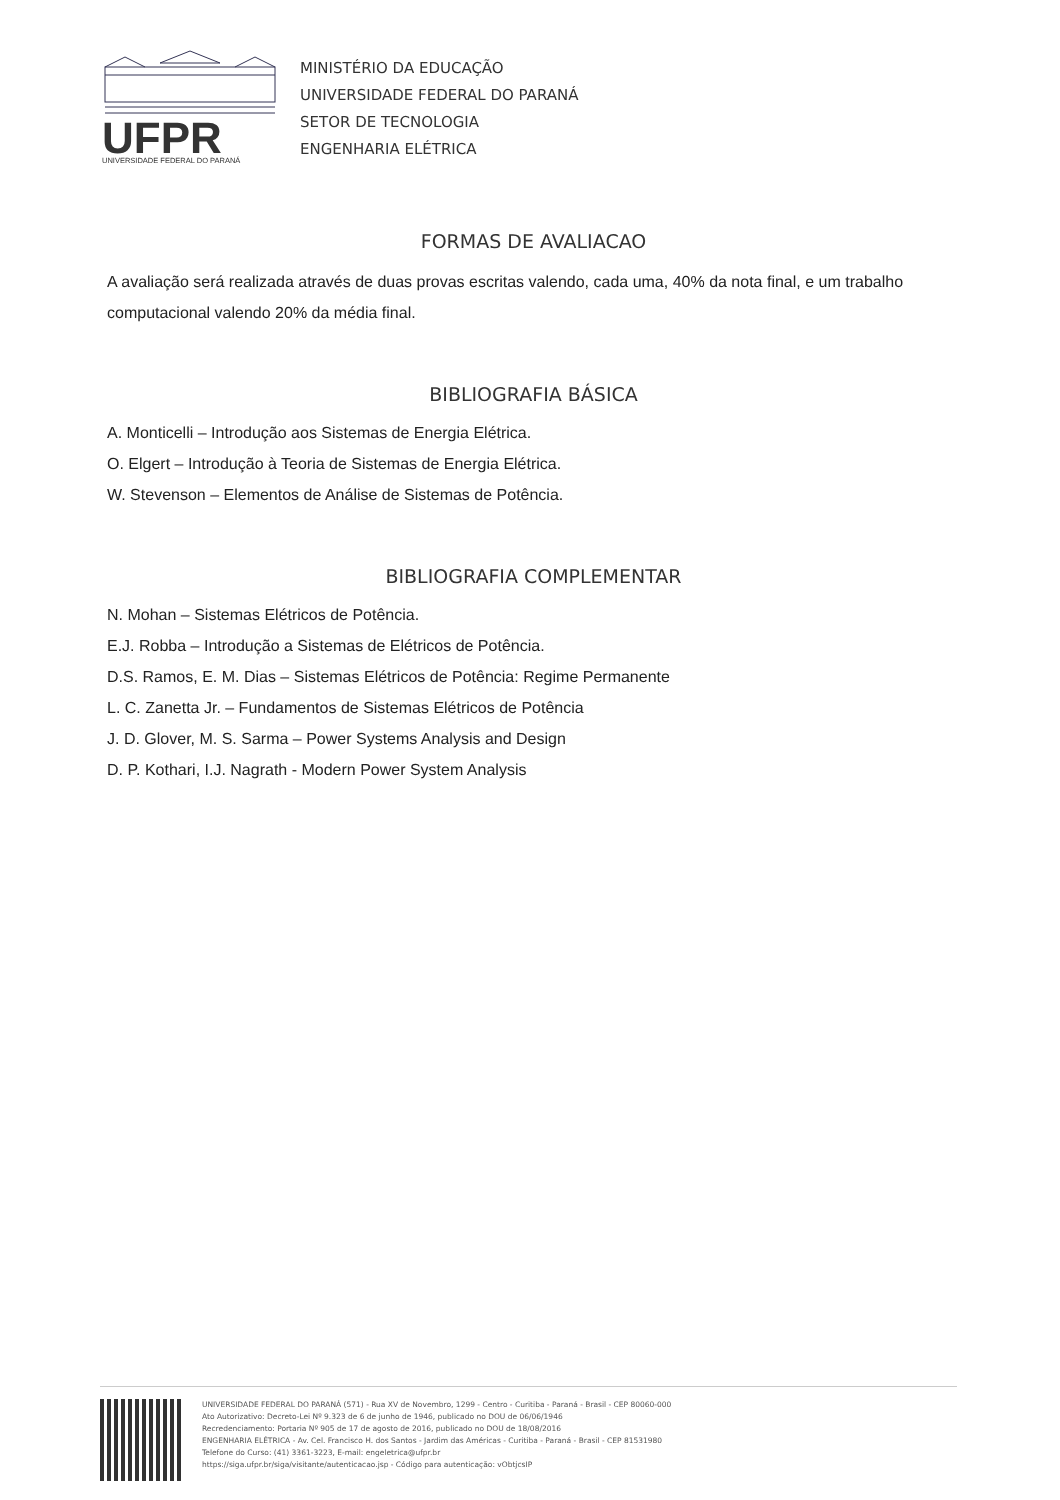UFPR
UNIVERSIDADE FEDERAL DO PARANÁ
MINISTÉRIO DA EDUCAÇÃO
UNIVERSIDADE FEDERAL DO PARANÁ
SETOR DE TECNOLOGIA
ENGENHARIA ELÉTRICA
FORMAS DE AVALIACAO
A avaliação será realizada através de duas provas escritas valendo, cada uma, 40% da nota final, e um trabalho computacional valendo 20% da média final.
BIBLIOGRAFIA BÁSICA
A. Monticelli – Introdução aos Sistemas de Energia Elétrica.
O. Elgert – Introdução à Teoria de Sistemas de Energia Elétrica.
W. Stevenson – Elementos de Análise de Sistemas de Potência.
BIBLIOGRAFIA COMPLEMENTAR
N. Mohan – Sistemas Elétricos de Potência.
E.J. Robba – Introdução a Sistemas de Elétricos de Potência.
D.S. Ramos, E. M. Dias – Sistemas Elétricos de Potência: Regime Permanente
L. C. Zanetta Jr. – Fundamentos de Sistemas Elétricos de Potência
J. D. Glover, M. S. Sarma – Power Systems Analysis and Design
D. P. Kothari, I.J. Nagrath - Modern Power System Analysis
UNIVERSIDADE FEDERAL DO PARANÁ (571) - Rua XV de Novembro, 1299 - Centro - Curitiba - Paraná - Brasil - CEP 80060-000
Ato Autorizativo: Decreto-Lei Nº 9.323 de 6 de junho de 1946, publicado no DOU de 06/06/1946
Recredenciamento: Portaria Nº 905 de 17 de agosto de 2016, publicado no DOU de 18/08/2016
ENGENHARIA ELÉTRICA - Av. Cel. Francisco H. dos Santos - Jardim das Américas - Curitiba - Paraná - Brasil - CEP 81531980
Telefone do Curso: (41) 3361-3223, E-mail: engeletrica@ufpr.br
https://siga.ufpr.br/siga/visitante/autenticacao.jsp - Código para autenticação: vObtjcsIP